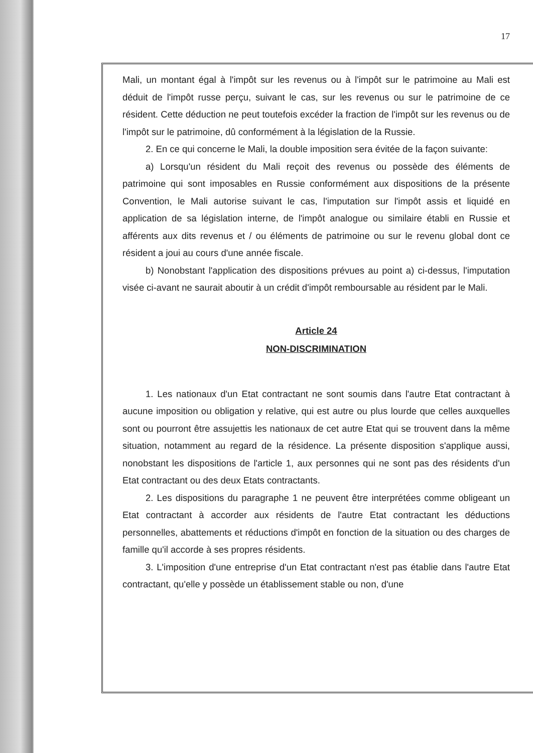17
Mali, un montant égal à l'impôt sur les revenus ou à l'impôt sur le patrimoine au Mali est déduit de l'impôt russe perçu, suivant le cas, sur les revenus ou sur le patrimoine de ce résident. Cette déduction ne peut toutefois excéder la fraction de l'impôt sur les revenus ou de l'impôt sur le patrimoine, dû conformément à la législation de la Russie.
2. En ce qui concerne le Mali, la double imposition sera évitée de la façon suivante:
a) Lorsqu'un résident du Mali reçoit des revenus ou possède des éléments de patrimoine qui sont imposables en Russie conformément aux dispositions de la présente Convention, le Mali autorise suivant le cas, l'imputation sur l'impôt assis et liquidé en application de sa législation interne, de l'impôt analogue ou similaire établi en Russie et afférents aux dits revenus et / ou éléments de patrimoine ou sur le revenu global dont ce résident a joui au cours d'une année fiscale.
b) Nonobstant l'application des dispositions prévues au point a) ci-dessus, l'imputation visée ci-avant ne saurait aboutir à un crédit d'impôt remboursable au résident par le Mali.
Article 24
NON-DISCRIMINATION
1. Les nationaux d'un Etat contractant ne sont soumis dans l'autre Etat contractant à aucune imposition ou obligation y relative, qui est autre ou plus lourde que celles auxquelles sont ou pourront être assujettis les nationaux de cet autre Etat qui se trouvent dans la même situation, notamment au regard de la résidence. La présente disposition s'applique aussi, nonobstant les dispositions de l'article 1, aux personnes qui ne sont pas des résidents d'un Etat contractant ou des deux Etats contractants.
2. Les dispositions du paragraphe 1 ne peuvent être interprétées comme obligeant un Etat contractant à accorder aux résidents de l'autre Etat contractant les déductions personnelles, abattements et réductions d'impôt en fonction de la situation ou des charges de famille qu'il accorde à ses propres résidents.
3. L'imposition d'une entreprise d'un Etat contractant n'est pas établie dans l'autre Etat contractant, qu'elle y possède un établissement stable ou non, d'une